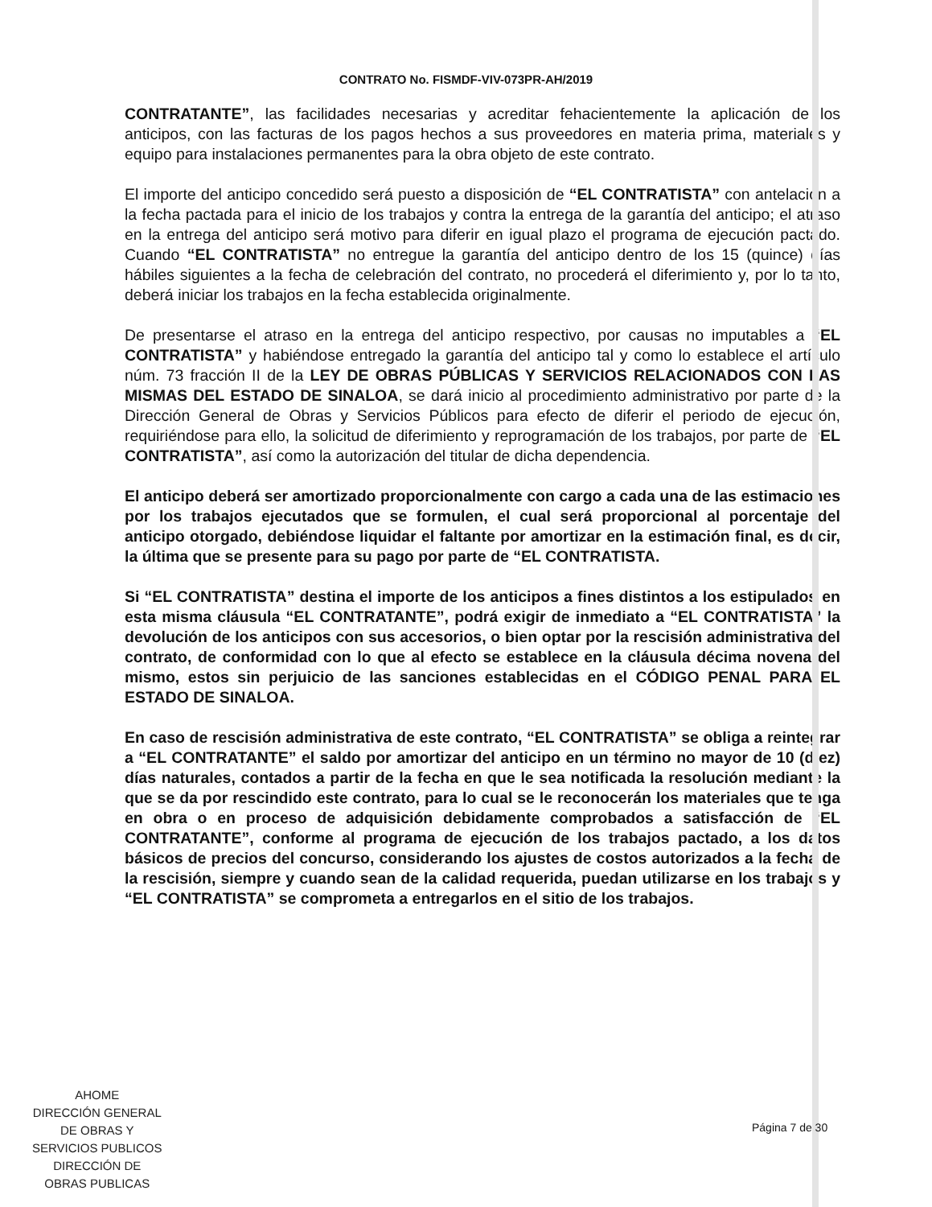CONTRATO No. FISMDF-VIV-073PR-AH/2019
CONTRATANTE”, las facilidades necesarias y acreditar fehacientemente la aplicación de los anticipos, con las facturas de los pagos hechos a sus proveedores en materia prima, materiales y equipo para instalaciones permanentes para la obra objeto de este contrato.
El importe del anticipo concedido será puesto a disposición de “EL CONTRATISTA” con antelación a la fecha pactada para el inicio de los trabajos y contra la entrega de la garantía del anticipo; el atraso en la entrega del anticipo será motivo para diferir en igual plazo el programa de ejecución pactado. Cuando “EL CONTRATISTA” no entregue la garantía del anticipo dentro de los 15 (quince) días hábiles siguientes a la fecha de celebración del contrato, no procederá el diferimiento y, por lo tanto, deberá iniciar los trabajos en la fecha establecida originalmente.
De presentarse el atraso en la entrega del anticipo respectivo, por causas no imputables a “EL CONTRATISTA” y habiéndose entregado la garantía del anticipo tal y como lo establece el artículo núm. 73 fracción II de la LEY DE OBRAS PÚBLICAS Y SERVICIOS RELACIONADOS CON LAS MISMAS DEL ESTADO DE SINALOA, se dará inicio al procedimiento administrativo por parte de la Dirección General de Obras y Servicios Públicos para efecto de diferir el periodo de ejecución, requiriéndose para ello, la solicitud de diferimiento y reprogramación de los trabajos, por parte de “EL CONTRATISTA”, así como la autorización del titular de dicha dependencia.
El anticipo deberá ser amortizado proporcionalmente con cargo a cada una de las estimaciones por los trabajos ejecutados que se formulen, el cual será proporcional al porcentaje del anticipo otorgado, debiéndose liquidar el faltante por amortizar en la estimación final, es decir, la última que se presente para su pago por parte de “EL CONTRATISTA.
Si “EL CONTRATISTA” destina el importe de los anticipos a fines distintos a los estipulados en esta misma cláusula “EL CONTRATANTE”, podrá exigir de inmediato a “EL CONTRATISTA” la devolución de los anticipos con sus accesorios, o bien optar por la rescisión administrativa del contrato, de conformidad con lo que al efecto se establece en la cláusula décima novena del mismo, estos sin perjuicio de las sanciones establecidas en el CÓDIGO PENAL PARA EL ESTADO DE SINALOA.
En caso de rescisión administrativa de este contrato, “EL CONTRATISTA” se obliga a reintegrar a “EL CONTRATANTE” el saldo por amortizar del anticipo en un término no mayor de 10 (diez) días naturales, contados a partir de la fecha en que le sea notificada la resolución mediante la que se da por rescindido este contrato, para lo cual se le reconocerán los materiales que tenga en obra o en proceso de adquisición debidamente comprobados a satisfacción de “EL CONTRATANTE”, conforme al programa de ejecución de los trabajos pactado, a los datos básicos de precios del concurso, considerando los ajustes de costos autorizados a la fecha de la rescisión, siempre y cuando sean de la calidad requerida, puedan utilizarse en los trabajos y “EL CONTRATISTA” se comprometa a entregarlos en el sitio de los trabajos.
AHOME
DIRECCIÓN GENERAL
DE OBRAS Y
SERVICIOS PUBLICOS
DIRECCIÓN DE
OBRAS PUBLICAS
Página 7 de 30